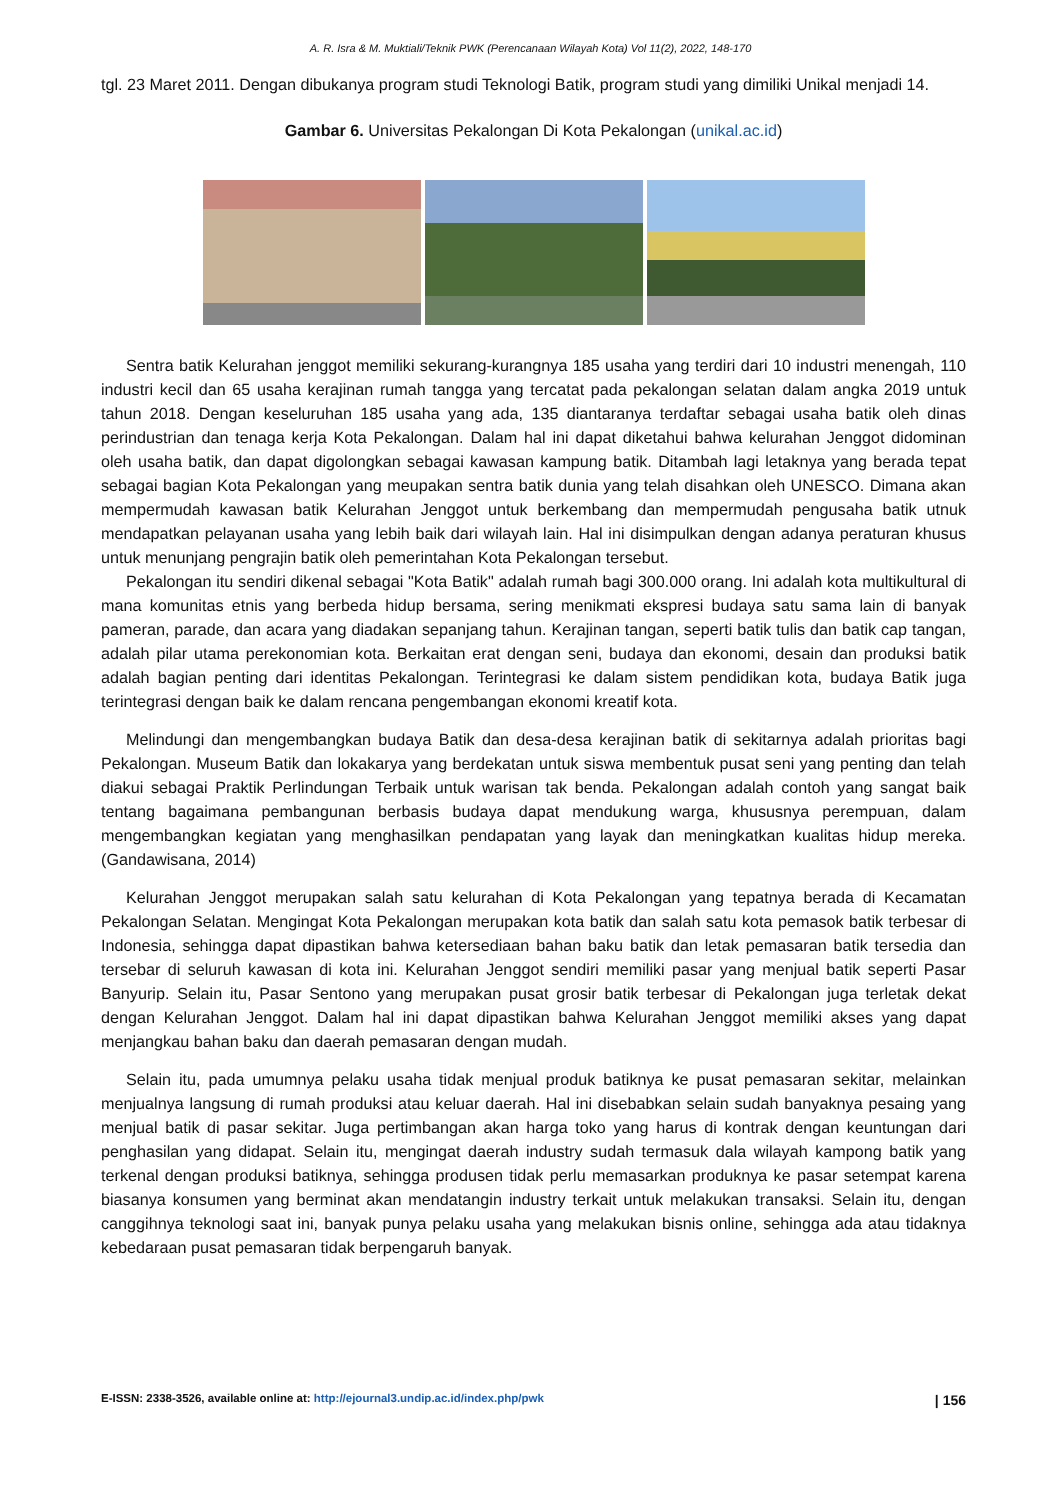A. R. Isra & M. Muktiali/Teknik PWK (Perencanaan Wilayah Kota) Vol 11(2), 2022, 148-170
tgl. 23 Maret 2011. Dengan dibukanya program studi Teknologi Batik, program studi yang dimiliki Unikal menjadi 14.
Gambar 6. Universitas Pekalongan Di Kota Pekalongan (unikal.ac.id)
Sentra batik Kelurahan jenggot memiliki sekurang-kurangnya 185 usaha yang terdiri dari 10 industri menengah, 110 industri kecil dan 65 usaha kerajinan rumah tangga yang tercatat pada pekalongan selatan dalam angka 2019 untuk tahun 2018. Dengan keseluruhan 185 usaha yang ada, 135 diantaranya terdaftar sebagai usaha batik oleh dinas perindustrian dan tenaga kerja Kota Pekalongan. Dalam hal ini dapat diketahui bahwa kelurahan Jenggot didominan oleh usaha batik, dan dapat digolongkan sebagai kawasan kampung batik. Ditambah lagi letaknya yang berada tepat sebagai bagian Kota Pekalongan yang meupakan sentra batik dunia yang telah disahkan oleh UNESCO. Dimana akan mempermudah kawasan batik Kelurahan Jenggot untuk berkembang dan mempermudah pengusaha batik utnuk mendapatkan pelayanan usaha yang lebih baik dari wilayah lain. Hal ini disimpulkan dengan adanya peraturan khusus untuk menunjang pengrajin batik oleh pemerintahan Kota Pekalongan tersebut.
Pekalongan itu sendiri dikenal sebagai "Kota Batik" adalah rumah bagi 300.000 orang. Ini adalah kota multikultural di mana komunitas etnis yang berbeda hidup bersama, sering menikmati ekspresi budaya satu sama lain di banyak pameran, parade, dan acara yang diadakan sepanjang tahun. Kerajinan tangan, seperti batik tulis dan batik cap tangan, adalah pilar utama perekonomian kota. Berkaitan erat dengan seni, budaya dan ekonomi, desain dan produksi batik adalah bagian penting dari identitas Pekalongan. Terintegrasi ke dalam sistem pendidikan kota, budaya Batik juga terintegrasi dengan baik ke dalam rencana pengembangan ekonomi kreatif kota.
Melindungi dan mengembangkan budaya Batik dan desa-desa kerajinan batik di sekitarnya adalah prioritas bagi Pekalongan. Museum Batik dan lokakarya yang berdekatan untuk siswa membentuk pusat seni yang penting dan telah diakui sebagai Praktik Perlindungan Terbaik untuk warisan tak benda. Pekalongan adalah contoh yang sangat baik tentang bagaimana pembangunan berbasis budaya dapat mendukung warga, khususnya perempuan, dalam mengembangkan kegiatan yang menghasilkan pendapatan yang layak dan meningkatkan kualitas hidup mereka. (Gandawisana, 2014)
Kelurahan Jenggot merupakan salah satu kelurahan di Kota Pekalongan yang tepatnya berada di Kecamatan Pekalongan Selatan. Mengingat Kota Pekalongan merupakan kota batik dan salah satu kota pemasok batik terbesar di Indonesia, sehingga dapat dipastikan bahwa ketersediaan bahan baku batik dan letak pemasaran batik tersedia dan tersebar di seluruh kawasan di kota ini. Kelurahan Jenggot sendiri memiliki pasar yang menjual batik seperti Pasar Banyurip. Selain itu, Pasar Sentono yang merupakan pusat grosir batik terbesar di Pekalongan juga terletak dekat dengan Kelurahan Jenggot. Dalam hal ini dapat dipastikan bahwa Kelurahan Jenggot memiliki akses yang dapat menjangkau bahan baku dan daerah pemasaran dengan mudah.
Selain itu, pada umumnya pelaku usaha tidak menjual produk batiknya ke pusat pemasaran sekitar, melainkan menjualnya langsung di rumah produksi atau keluar daerah. Hal ini disebabkan selain sudah banyaknya pesaing yang menjual batik di pasar sekitar. Juga pertimbangan akan harga toko yang harus di kontrak dengan keuntungan dari penghasilan yang didapat. Selain itu, mengingat daerah industry sudah termasuk dala wilayah kampong batik yang terkenal dengan produksi batiknya, sehingga produsen tidak perlu memasarkan produknya ke pasar setempat karena biasanya konsumen yang berminat akan mendatangin industry terkait untuk melakukan transaksi. Selain itu, dengan canggihnya teknologi saat ini, banyak punya pelaku usaha yang melakukan bisnis online, sehingga ada atau tidaknya kebedaraan pusat pemasaran tidak berpengaruh banyak.
E-ISSN: 2338-3526, available online at: http://ejournal3.undip.ac.id/index.php/pwk | 156